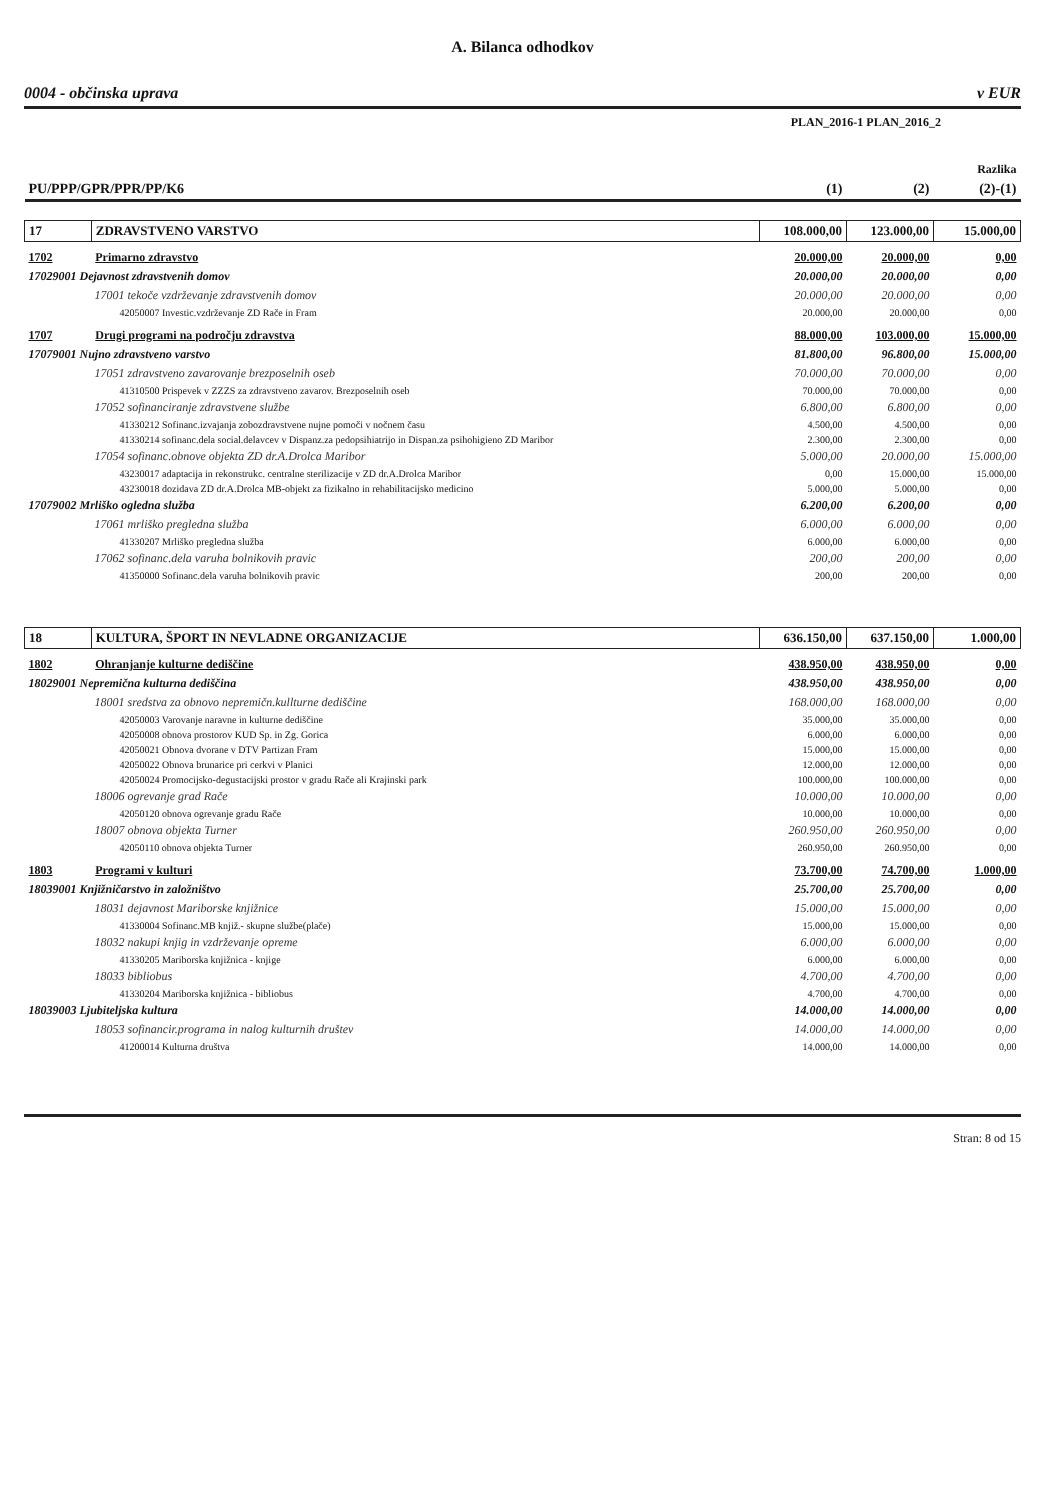A. Bilanca odhodkov
0004 - občinska uprava v EUR
PLAN_2016-1 PLAN_2016_2
| | | | | Razlika |
| PU/PPP/GPR/PPR/PP/K6 | | (1) | (2) | (2)-(1) |
| 17 | ZDRAVSTVENO VARSTVO | 108.000,00 | 123.000,00 | 15.000,00 |
| 1702 | Primarno zdravstvo | 20.000,00 | 20.000,00 | 0,00 |
| 17029001 Dejavnost zdravstvenih domov | | 20.000,00 | 20.000,00 | 0,00 |
| 17001 tekoče vzdrževanje zdravstvenih domov | | 20.000,00 | 20.000,00 | 0,00 |
| 42050007 Investic.vzdrževanje ZD Rače in Fram | | 20.000,00 | 20.000,00 | 0,00 |
| 1707 | Drugi programi na področju zdravstva | 88.000,00 | 103.000,00 | 15.000,00 |
| 17079001 Nujno zdravstveno varstvo | | 81.800,00 | 96.800,00 | 15.000,00 |
| 17051 zdravstveno zavarovanje brezposelnih oseb | | 70.000,00 | 70.000,00 | 0,00 |
| 41310500 Prispevek v ZZZS za zdravstveno zavarov. Brezposelnih oseb | | 70.000,00 | 70.000,00 | 0,00 |
| 17052 sofinanciranje zdravstvene službe | | 6.800,00 | 6.800,00 | 0,00 |
| 41330212 Sofinanc.izvajanja zobozdravstvene nujne pomoči v nočnem času | | 4.500,00 | 4.500,00 | 0,00 |
| 41330214 sofinanc.dela social.delavcev v Dispanz.za pedopsihiatrijo in Dispan.za psihohigieno ZD Maribor | | 2.300,00 | 2.300,00 | 0,00 |
| 17054 sofinanc.obnove objekta ZD dr.A.Drolca Maribor | | 5.000,00 | 20.000,00 | 15.000,00 |
| 43230017 adaptacija in rekonstrukc. centralne sterilizacije v ZD dr.A.Drolca Maribor | | 0,00 | 15.000,00 | 15.000,00 |
| 43230018 dozidava ZD dr.A.Drolca MB-objekt za fizikalno in rehabilitacijsko medicino | | 5.000,00 | 5.000,00 | 0,00 |
| 17079002 Mrliško ogledna služba | | 6.200,00 | 6.200,00 | 0,00 |
| 17061 mrliško pregledna služba | | 6.000,00 | 6.000,00 | 0,00 |
| 41330207 Mrliško pregledna služba | | 6.000,00 | 6.000,00 | 0,00 |
| 17062 sofinanc.dela varuha bolnikovih pravic | | 200,00 | 200,00 | 0,00 |
| 41350000 Sofinanc.dela varuha bolnikovih pravic | | 200,00 | 200,00 | 0,00 |
| 18 | KULTURA, ŠPORT IN NEVLADNE ORGANIZACIJE | 636.150,00 | 637.150,00 | 1.000,00 |
| 1802 | Ohranjanje kulturne dediščine | 438.950,00 | 438.950,00 | 0,00 |
| 18029001 Nepremična kulturna dediščina | | 438.950,00 | 438.950,00 | 0,00 |
| 18001 sredstva za obnovo nepremičn.kullturne dediščine | | 168.000,00 | 168.000,00 | 0,00 |
| 42050003 Varovanje naravne in kulturne dediščine | | 35.000,00 | 35.000,00 | 0,00 |
| 42050008 obnova prostorov KUD Sp. in Zg. Gorica | | 6.000,00 | 6.000,00 | 0,00 |
| 42050021 Obnova dvorane v DTV Partizan Fram | | 15.000,00 | 15.000,00 | 0,00 |
| 42050022 Obnova brunarice pri cerkvi v Planici | | 12.000,00 | 12.000,00 | 0,00 |
| 42050024 Promocijsko-degustacijski prostor v gradu Rače ali Krajinski park | | 100.000,00 | 100.000,00 | 0,00 |
| 18006 ogrevanje grad Rače | | 10.000,00 | 10.000,00 | 0,00 |
| 42050120 obnova ogrevanje gradu Rače | | 10.000,00 | 10.000,00 | 0,00 |
| 18007 obnova objekta Turner | | 260.950,00 | 260.950,00 | 0,00 |
| 42050110 obnova objekta Turner | | 260.950,00 | 260.950,00 | 0,00 |
| 1803 | Programi v kulturi | 73.700,00 | 74.700,00 | 1.000,00 |
| 18039001 Knjižničarstvo in založništvo | | 25.700,00 | 25.700,00 | 0,00 |
| 18031 dejavnost Mariborske knjižnice | | 15.000,00 | 15.000,00 | 0,00 |
| 41330004 Sofinanc.MB knjiž.- skupne službe(plače) | | 15.000,00 | 15.000,00 | 0,00 |
| 18032 nakupi knjig in vzdrževanje opreme | | 6.000,00 | 6.000,00 | 0,00 |
| 41330205 Mariborska knjižnica - knjige | | 6.000,00 | 6.000,00 | 0,00 |
| 18033 bibliobus | | 4.700,00 | 4.700,00 | 0,00 |
| 41330204 Mariborska knjižnica - bibliobus | | 4.700,00 | 4.700,00 | 0,00 |
| 18039003 Ljubiteljska kultura | | 14.000,00 | 14.000,00 | 0,00 |
| 18053 sofinancir.programa in nalog kulturnih društev | | 14.000,00 | 14.000,00 | 0,00 |
| 41200014 Kulturna društva | | 14.000,00 | 14.000,00 | 0,00 |
Stran: 8 od 15